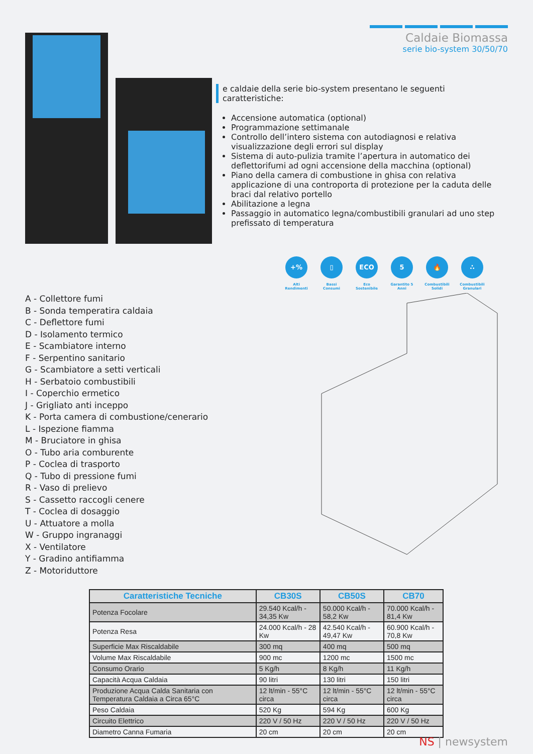Caldaie Biomassa
serie bio-system 30/50/70
e caldaie della serie bio-system presentano le seguenti caratteristiche:
Accensione automatica (optional)
Programmazione settimanale
Controllo dell’intero sistema con autodiagnosi e relativa visualizzazione degli errori sul display
Sistema di auto-pulizia tramite l’apertura in automatico dei deflettorifumi ad ogni accensione della macchina (optional)
Piano della camera di combustione in ghisa con relativa applicazione di una controporta di protezione per la caduta delle braci dal relativo portello
Abilitazione a legna
Passaggio in automatico legna/combustibili granulari ad uno step prefissato di temperatura
+%
Alti Rendimenti
▯
Bassi Consumi
ECO
Eco Sostenibile
5
Garantito 5 Anni
🔥
Combustibili Solidi
∴
Combustibili Granulari
A - Collettore fumi
B - Sonda temperatira caldaia
C - Deflettore fumi
D - Isolamento termico
E - Scambiatore interno
F - Serpentino sanitario
G - Scambiatore a setti verticali
H - Serbatoio combustibili
I - Coperchio ermetico
J - Grigliato anti inceppo
K - Porta camera di combustione/cenerario
L - Ispezione fiamma
M - Bruciatore in ghisa
O - Tubo aria comburente
P - Coclea di trasporto
Q - Tubo di pressione fumi
R - Vaso di prelievo
S - Cassetto raccogli cenere
T - Coclea di dosaggio
U - Attuatore a molla
W - Gruppo ingranaggi
X - Ventilatore
Y - Gradino antifiamma
Z - Motoriduttore
| Caratteristiche Tecniche | CB30S | CB50S | CB70 |
| --- | --- | --- | --- |
| Potenza Focolare | 29.540 Kcal/h - 34,35 Kw | 50.000 Kcal/h - 58,2 Kw | 70.000 Kcal/h - 81,4 Kw |
| Potenza Resa | 24.000 Kcal/h - 28 Kw | 42.540 Kcal/h - 49,47 Kw | 60.900 Kcal/h - 70,8 Kw |
| Superficie Max Riscaldabile | 300 mq | 400 mq | 500 mq |
| Volume Max Riscaldabile | 900 mc | 1200 mc | 1500 mc |
| Consumo Orario | 5 Kg/h | 8 Kg/h | 11 Kg/h |
| Capacità Acqua Caldaia | 90 litri | 130 litri | 150 litri |
| Produzione Acqua Calda Sanitaria con Temperatura Caldaia a Circa 65°C | 12 lt/min - 55°C circa | 12 lt/min - 55°C circa | 12 lt/min - 55°C circa |
| Peso Caldaia | 520 Kg | 594 Kg | 600 Kg |
| Circuito Elettrico | 220 V / 50 Hz | 220 V / 50 Hz | 220 V / 50 Hz |
| Diametro Canna Fumaria | 20 cm | 20 cm | 20 cm |
NS | newsystem